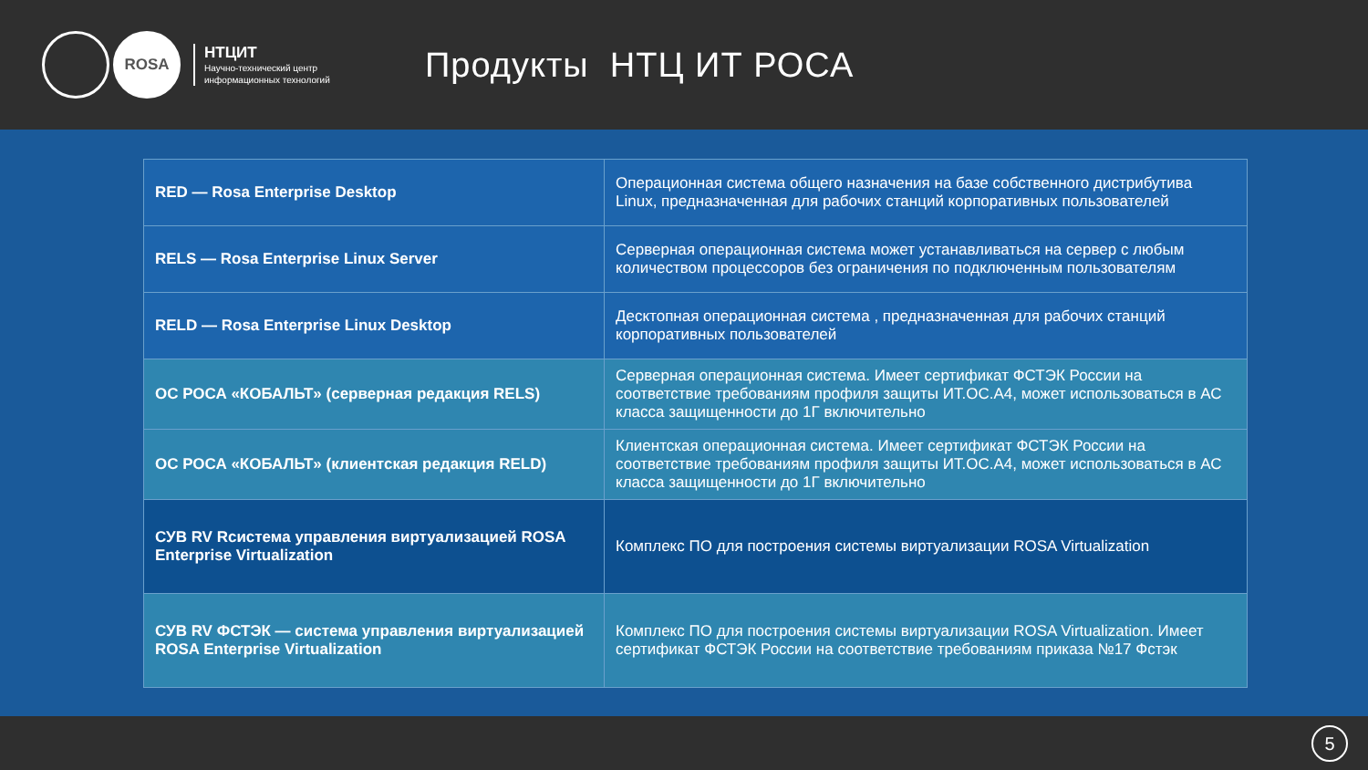ROSA
НТЦИТ
Научно-технический центр
информационных технологий
Продукты НТЦ ИТ РОСА
| RED — Rosa Enterprise Desktop | Операционная система общего назначения на базе собственного дистрибутива Linux, предназначенная для рабочих станций корпоративных пользователей |
| RELS — Rosa Enterprise Linux Server | Серверная операционная система может устанавливаться на сервер с любым количеством процессоров без ограничения по подключенным пользователям |
| RELD — Rosa Enterprise Linux Desktop | Десктопная операционная система , предназначенная для рабочих станций корпоративных пользователей |
| ОС РОСА «КОБАЛЬТ» (серверная редакция RELS) | Серверная операционная система. Имеет сертификат ФСТЭК России на соответствие требованиям профиля защиты ИТ.ОС.А4, может использоваться в АС класса защищенности до 1Г включительно |
| ОС РОСА «КОБАЛЬТ» (клиентская редакция RELD) | Клиентская операционная система. Имеет сертификат ФСТЭК России на соответствие требованиям профиля защиты ИТ.ОС.А4, может использоваться в АС класса защищенности до 1Г включительно |
| СУВ RV Rсистема управления виртуализацией ROSA Enterprise Virtualization | Комплекс ПО для построения системы виртуализации ROSA Virtualization |
| СУВ RV ФСТЭК — система управления виртуализацией ROSA Enterprise Virtualization | Комплекс ПО для построения системы виртуализации ROSA Virtualization. Имеет сертификат ФСТЭК России на соответствие требованиям приказа №17 Фстэк |
5